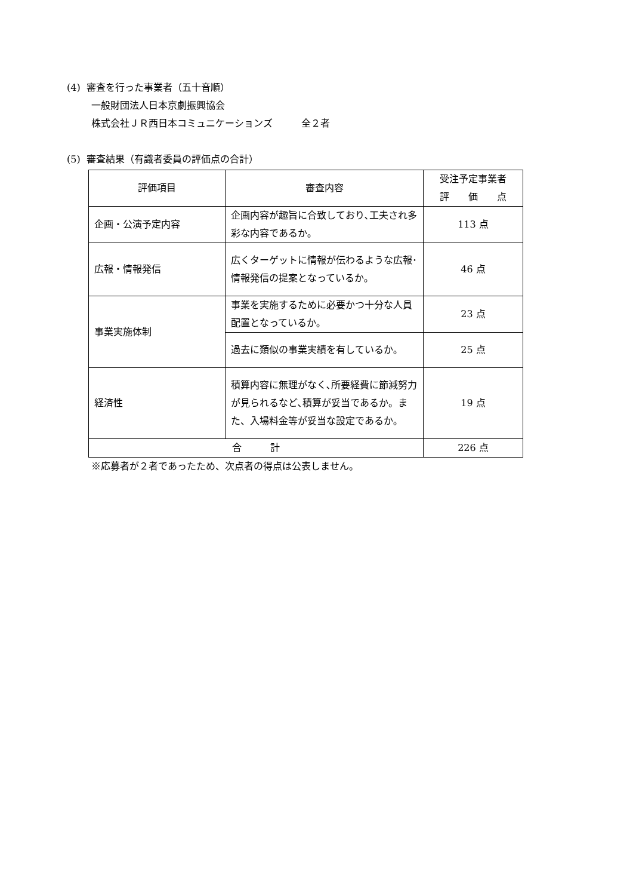(4) 審査を行った事業者（五十音順）
一般財団法人日本京劇振興協会
株式会社ＪＲ西日本コミュニケーションズ　　　全２者
(5) 審査結果（有識者委員の評価点の合計）
| 評価項目 | 審査内容 | 受注予定事業者 評 価 点 |
| --- | --- | --- |
| 企画・公演予定内容 | 企画内容が趣旨に合致しており､工夫され多彩な内容であるか｡ | 113 点 |
| 広報・情報発信 | 広くターゲットに情報が伝わるような広報･情報発信の提案となっているか｡ | 46 点 |
| 事業実施体制 | 事業を実施するために必要かつ十分な人員配置となっているか｡ | 23 点 |
| | 過去に類似の事業実績を有しているか｡ | 25 点 |
| 経済性 | 積算内容に無理がなく､所要経費に節減努力が見られるなど､積算が妥当であるか。また、入場料金等が妥当な設定であるか｡ | 19 点 |
| 合 計 | | 226 点 |
※応募者が２者であったため、次点者の得点は公表しません。